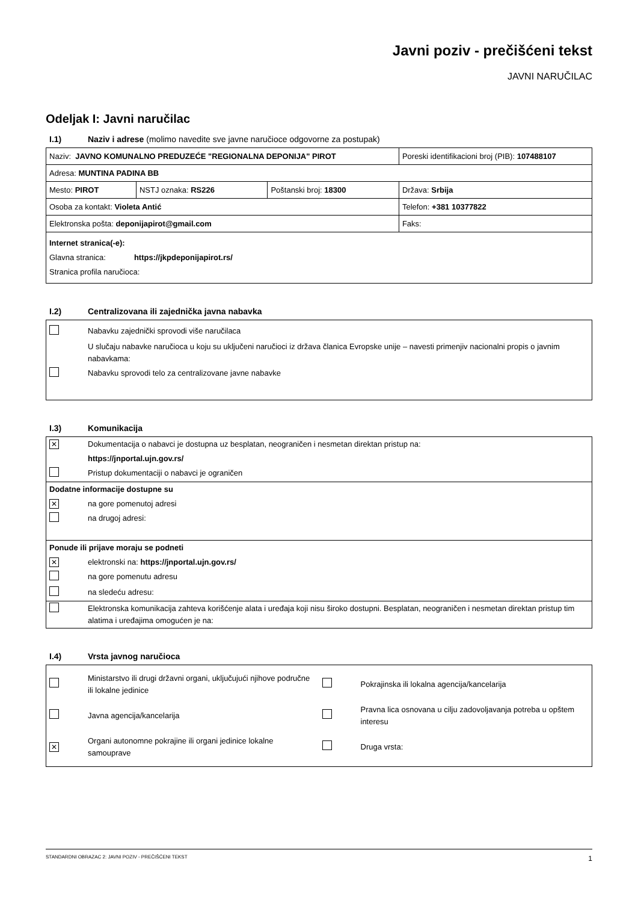Javni poziv - prečišćeni tekst
JAVNI NARUČILAC
Odeljak I: Javni naručilac
I.1) Naziv i adrese (molimo navedite sve javne naručioce odgovorne za postupak)
| Naziv: JAVNO KOMUNALNO PREDUZEĆE "REGIONALNA DEPONIJA" PIROT | | | Poreski identifikacioni broj (PIB): 107488107 |
| Adresa: MUNTINA PADINA BB | | | |
| Mesto: PIROT | NSTJ oznaka: RS226 | Poštanski broj: 18300 | Država: Srbija |
| Osoba za kontakt: Violeta Antić | | | Telefon: +381 10377822 |
| Elektronska pošta: deponijapirot@gmail.com | | | Faks: |
| Internet stranica(-e): Glavna stranica: https://jkpdeponijapirot.rs/ Stranica profila naručioca: | | | |
I.2) Centralizovana ili zajednička javna nabavka
Nabavku zajednički sprovodi više naručilaca
U slučaju nabavke naručioca u koju su uključeni naručioci iz država članica Evropske unije – navesti primenjiv nacionalni propis o javnim nabavkama:
Nabavku sprovodi telo za centralizovane javne nabavke
I.3) Komunikacija
✕ Dokumentacija o nabavci je dostupna uz besplatan, neograničen i nesmetan direktan pristup na:
https://jnportal.ujn.gov.rs/
Pristup dokumentaciji o nabavci je ograničen
Dodatne informacije dostupne su
✕ na gore pomenutoj adresi
na drugoj adresi:
Ponude ili prijave moraju se podneti
✕ elektronski na: https://jnportal.ujn.gov.rs/
na gore pomenutu adresu
na sledeću adresu:
Elektronska komunikacija zahteva korišćenje alata i uređaja koji nisu široko dostupni. Besplatan, neograničen i nesmetan direktan pristup tim alatima i uređajima omogućen je na:
I.4) Vrsta javnog naručioca
Ministarstvo ili drugi državni organi, uključujući njihove područne ili lokalne jedinice
Pokrajinska ili lokalna agencija/kancelarija
Javna agencija/kancelarija
Pravna lica osnovana u cilju zadovoljavanja potreba u opštem interesu
✕ Organi autonomne pokrajine ili organi jedinice lokalne samouprave
Druga vrsta:
STANDARDNI OBRAZAC 2: JAVNI POZIV - PREČIŠĆENI TEKST 1